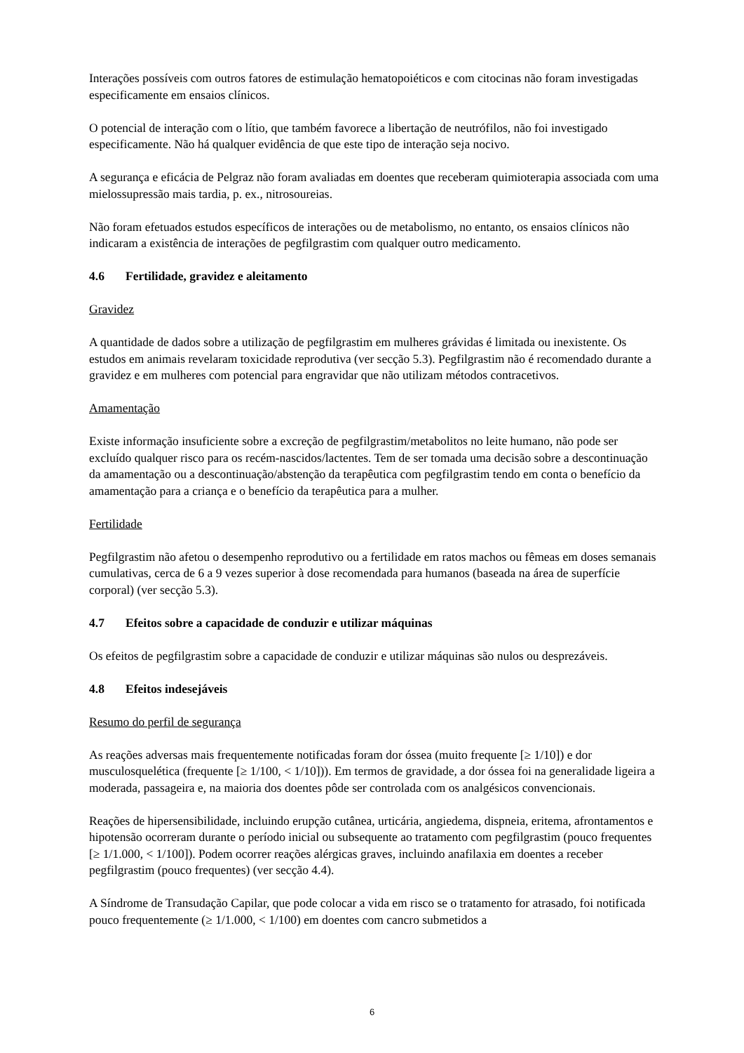Interações possíveis com outros fatores de estimulação hematopoiéticos e com citocinas não foram investigadas especificamente em ensaios clínicos.
O potencial de interação com o lítio, que também favorece a libertação de neutrófilos, não foi investigado especificamente. Não há qualquer evidência de que este tipo de interação seja nocivo.
A segurança e eficácia de Pelgraz não foram avaliadas em doentes que receberam quimioterapia associada com uma mielossupressão mais tardia, p. ex., nitrosoureias.
Não foram efetuados estudos específicos de interações ou de metabolismo, no entanto, os ensaios clínicos não indicaram a existência de interações de pegfilgrastim com qualquer outro medicamento.
4.6 Fertilidade, gravidez e aleitamento
Gravidez
A quantidade de dados sobre a utilização de pegfilgrastim em mulheres grávidas é limitada ou inexistente. Os estudos em animais revelaram toxicidade reprodutiva (ver secção 5.3). Pegfilgrastim não é recomendado durante a gravidez e em mulheres com potencial para engravidar que não utilizam métodos contracetivos.
Amamentação
Existe informação insuficiente sobre a excreção de pegfilgrastim/metabolitos no leite humano, não pode ser excluído qualquer risco para os recém-nascidos/lactentes. Tem de ser tomada uma decisão sobre a descontinuação da amamentação ou a descontinuação/abstenção da terapêutica com pegfilgrastim tendo em conta o benefício da amamentação para a criança e o benefício da terapêutica para a mulher.
Fertilidade
Pegfilgrastim não afetou o desempenho reprodutivo ou a fertilidade em ratos machos ou fêmeas em doses semanais cumulativas, cerca de 6 a 9 vezes superior à dose recomendada para humanos (baseada na área de superfície corporal) (ver secção 5.3).
4.7 Efeitos sobre a capacidade de conduzir e utilizar máquinas
Os efeitos de pegfilgrastim sobre a capacidade de conduzir e utilizar máquinas são nulos ou desprezáveis.
4.8 Efeitos indesejáveis
Resumo do perfil de segurança
As reações adversas mais frequentemente notificadas foram dor óssea (muito frequente [≥ 1/10]) e dor musculosquelética (frequente [≥ 1/100, < 1/10])). Em termos de gravidade, a dor óssea foi na generalidade ligeira a moderada, passageira e, na maioria dos doentes pôde ser controlada com os analgésicos convencionais.
Reações de hipersensibilidade, incluindo erupção cutânea, urticária, angiedema, dispneia, eritema, afrontamentos e hipotensão ocorreram durante o período inicial ou subsequente ao tratamento com pegfilgrastim (pouco frequentes [≥ 1/1.000, < 1/100]). Podem ocorrer reações alérgicas graves, incluindo anafilaxia em doentes a receber pegfilgrastim (pouco frequentes) (ver secção 4.4).
A Síndrome de Transudação Capilar, que pode colocar a vida em risco se o tratamento for atrasado, foi notificada pouco frequentemente (≥ 1/1.000, < 1/100) em doentes com cancro submetidos a
6